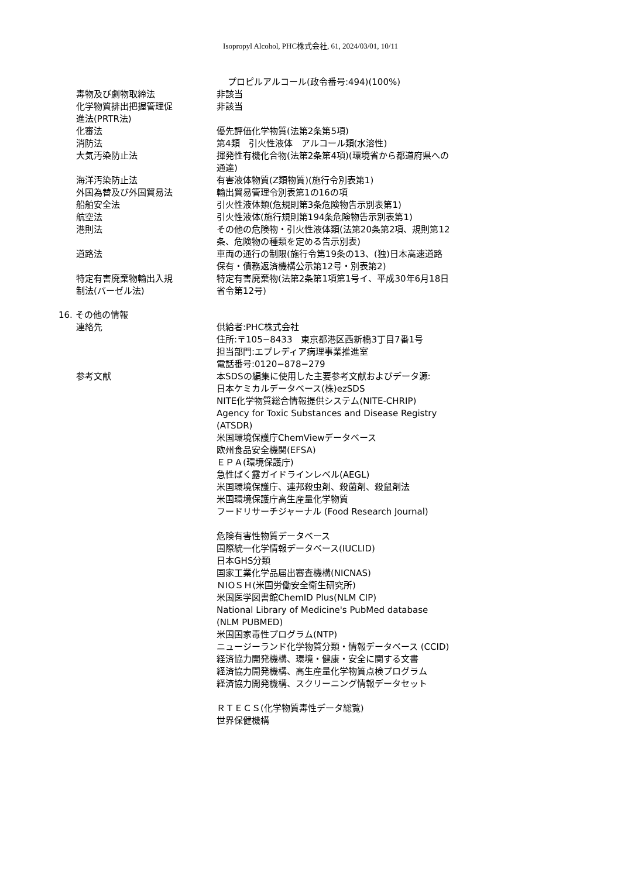Isopropyl Alcohol, PHC株式会社, 61, 2024/03/01, 10/11
プロピルアルコール(政令番号:494)(100%)
毒物及び劇物取締法 非該当
化学物質排出把握管理促
進法(PRTR法)
非該当
化審法 優先評価化学物質(法第2条第5項)
消防法 第4類　引火性液体　アルコール類(水溶性)
大気汚染防止法 揮発性有機化合物(法第2条第4項)(環境省から都道府県への通達)
海洋汚染防止法 有害液体物質(Z類物質)(施行令別表第1)
外国為替及び外国貿易法 輸出貿易管理令別表第1の16の項
船舶安全法 引火性液体類(危規則第3条危険物告示別表第1)
航空法 引火性液体(施行規則第194条危険物告示別表第1)
港則法 その他の危険物・引火性液体類(法第20条第2項、規則第12条、危険物の種類を定める告示別表)
道路法 車両の通行の制限(施行令第19条の13、(独)日本高速道路保有・債務返済機構公示第12号・別表第2)
特定有害廃棄物輸出入規
制法(バーゼル法)
特定有害廃棄物(法第2条第1項第1号イ、平成30年6月18日省令第12号)
16. その他の情報
連絡先 供給者:PHC株式会社
住所:〒105−8433　東京都港区西新橋3丁目7番1号
担当部門:エプレディア病理事業推進室
電話番号:0120−878−279
参考文献 本SDSの編集に使用した主要参考文献およびデータ源:
日本ケミカルデータベース(株)ezSDS
NITE化学物質総合情報提供システム(NITE-CHRIP)
Agency for Toxic Substances and Disease Registry (ATSDR)
米国環境保護庁ChemViewデータベース
欧州食品安全機関(EFSA)
ＥＰＡ(環境保護庁)
急性ばく露ガイドラインレベル(AEGL)
米国環境保護庁、連邦殺虫剤、殺菌剤、殺鼠剤法
米国環境保護庁高生産量化学物質
フードリサーチジャーナル (Food Research Journal)
危険有害性物質データベース
国際統一化学情報データベース(IUCLID)
日本GHS分類
国家工業化学品届出審査機構(NICNAS)
ＮIOＳＨ(米国労働安全衛生研究所)
米国医学図書館ChemID Plus(NLM CIP)
National Library of Medicine's PubMed database (NLM PUBMED)
米国国家毒性プログラム(NTP)
ニュージーランド化学物質分類・情報データベース (CCID)
経済協力開発機構、環境・健康・安全に関する文書
経済協力開発機構、高生産量化学物質点検プログラム
経済協力開発機構、スクリーニング情報データセット
ＲＴＥＣＳ(化学物質毒性データ総覧)
世界保健機構